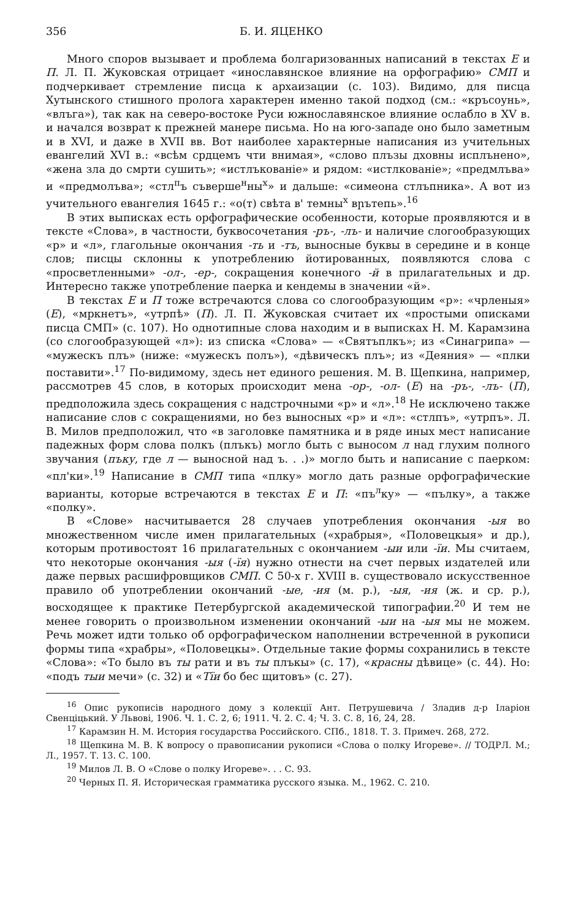356 Б. И. ЯЦЕНКО
Много споров вызывает и проблема болгаризованных написаний в текстах Е и П. Л. П. Жуковская отрицает «инославянское влияние на орфографию» СМП и подчеркивает стремление писца к архаизации (с. 103). Видимо, для писца Хутынского стишного пролога характерен именно такой подход (см.: «кръсоунь», «влъга»), так как на северо-востоке Руси южнославянское влияние ослабло в XV в. и начался возврат к прежней манере письма. Но на юго-западе оно было заметным и в XVI, и даже в XVII вв. Вот наиболее характерные написания из учительных евангелий XVI в.: «всѣм срдцемъ чти внимая», «слово плъзы дховны исплънено», «жена зла до смрти сушить»; «истлъкованіе» и рядом: «истлкованіе»; «предмлъва» и «предмолъва»; «стл<sup>п</sup>ъ съверше<sup>н</sup>ны<sup>х</sup>» и дальше: «симеона стлъпника». А вот из учительного евангелия 1645 г.: «о(т) свѣта в' темны<sup>х</sup> вրътепь».<sup>16</sup>
В этих выписках есть орфографические особенности, которые проявляются и в тексте «Слова», в частности, буквосочетания -ръ-, -лъ- и наличие слогообразующих «р» и «л», глагольные окончания -ть и -тъ, выносные буквы в середине и в конце слов; писцы склонны к употреблению йотированных, появляются слова с «просветленными» -ол-, -ер-, сокращения конечного -й в прилагательных и др. Интересно также употребление паерка и кендемы в значении «й».
В текстах Е и П тоже встречаются слова со слогообразующим «р»: «чрленыя» (Е), «мркнетъ», «утрпѣ» (П). Л. П. Жуковская считает их «простыми описками писца СМП» (с. 107). Но однотипные слова находим и в выписках Н. М. Карамзина (со слогообразующей «л»): из списка «Слова» — «Святъплкъ»; из «Синагрипа» — «мужескъ плъ» (ниже: «мужескъ полъ»), «дѣвическъ плъ»; из «Деяния» — «плки поставити».<sup>17</sup> По-видимому, здесь нет единого решения. М. В. Щепкина, например, рассмотрев 45 слов, в которых происходит мена -ор-, -ол- (Е) на -ръ-, -лъ- (П), предположила здесь сокращения с надстрочными «р» и «л».<sup>18</sup> Не исключено также написание слов с сокращениями, но без выносных «р» и «л»: «стлпъ», «утрпъ». Л. В. Милов предположил, что «в заголовке памятника и в ряде иных мест написание падежных форм слова полкъ (плъкъ) могло быть с выносом л над глухим полного звучания (пъку, где л — выносной над ъ. . .)» могло быть и написание с паерком: «пл'ки».<sup>19</sup> Написание в СМП типа «плку» могло дать разные орфографические варианты, которые встречаются в текстах Е и П: «пъ<sup>л</sup>ку» — «пълку», а также «полку».
В «Слове» насчитывается 28 случаев употребления окончания -ыя во множественном числе имен прилагательных («храбрыя», «Половецкыя» и др.), которым противостоят 16 прилагательных с окончанием -ыи или -їи. Мы считаем, что некоторые окончания -ыя (-їя) нужно отнести на счет первых издателей или даже первых расшифровщиков СМП. С 50-х г. XVIII в. существовало искусственное правило об употреблении окончаний -ые, -ия (м. р.), -ыя, -ия (ж. и ср. р.), восходящее к практике Петербургской академической типографии.<sup>20</sup> И тем не менее говорить о произвольном изменении окончаний -ыи на -ыя мы не можем. Речь может идти только об орфографическом наполнении встреченной в рукописи формы типа «храбры», «Половецкы». Отдельные такие формы сохранились в тексте «Слова»: «То было въ ты рати и въ ты плъкы» (с. 17), «красны дѣвице» (с. 44). Но: «подъ тыи мечи» (с. 32) и «Тїи бо бес щитовъ» (с. 27).
<sup>16</sup> Опис рукописів народного дому з колекції Ант. Петрушевича / Зладив д-р Іларіон Свенціцький. У Львові, 1906. Ч. 1. С. 2, 6; 1911. Ч. 2. С. 4; Ч. 3. С. 8, 16, 24, 28.
<sup>17</sup> Карамзин Н. М. История государства Российского. СПб., 1818. Т. 3. Примеч. 268, 272.
<sup>18</sup> Щепкина М. В. К вопросу о правописании рукописи «Слова о полку Игореве». // ТОДРЛ. М.; Л., 1957. Т. 13. С. 100.
<sup>19</sup> Милов Л. В. О «Слове о полку Игореве». . . С. 93.
<sup>20</sup> Черных П. Я. Историческая грамматика русского языка. М., 1962. С. 210.